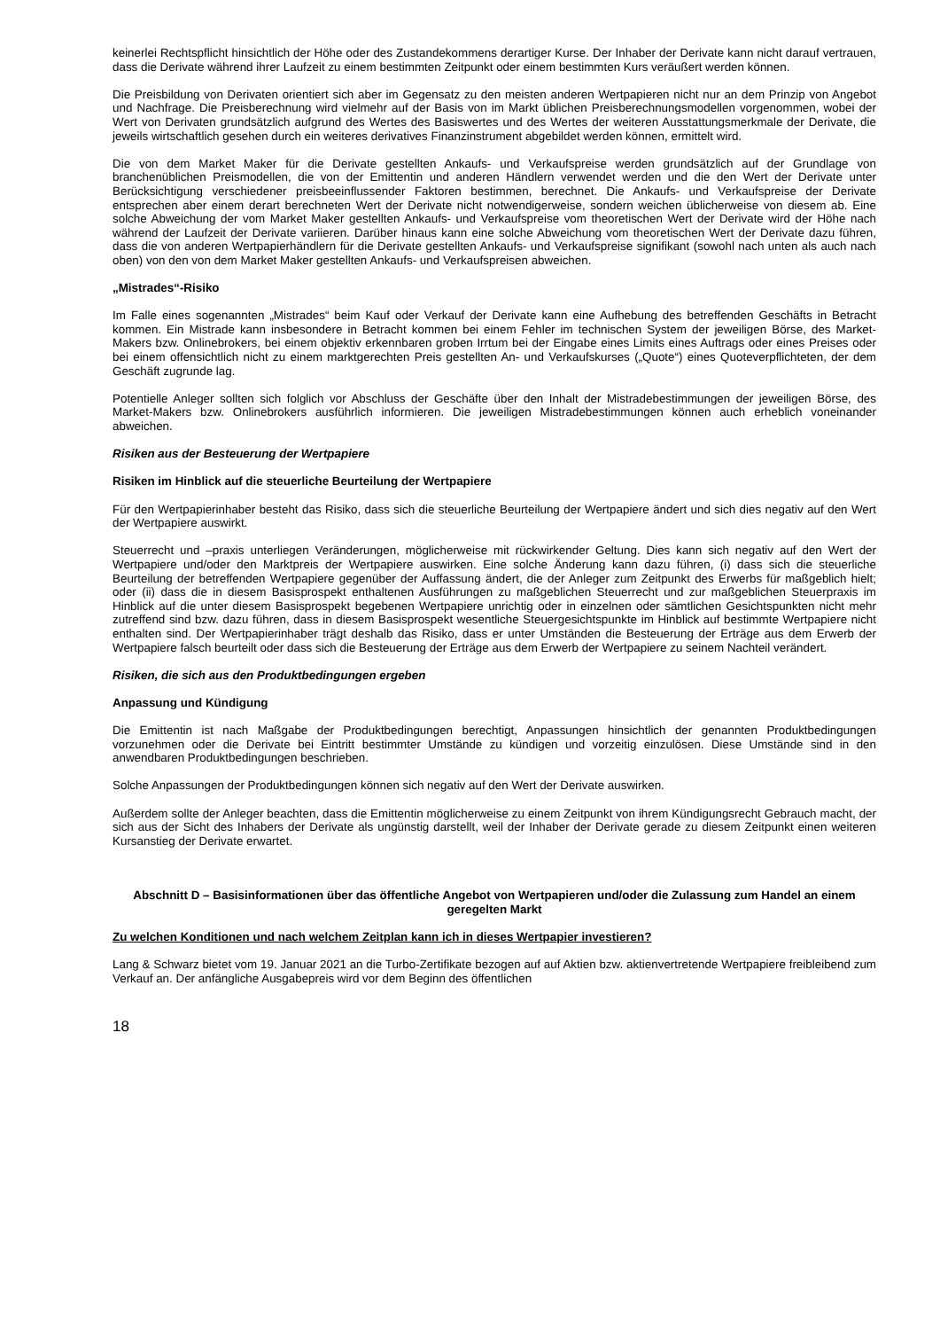keinerlei Rechtspflicht hinsichtlich der Höhe oder des Zustandekommens derartiger Kurse. Der Inhaber der Derivate kann nicht darauf vertrauen, dass die Derivate während ihrer Laufzeit zu einem bestimmten Zeitpunkt oder einem bestimmten Kurs veräußert werden können.
Die Preisbildung von Derivaten orientiert sich aber im Gegensatz zu den meisten anderen Wertpapieren nicht nur an dem Prinzip von Angebot und Nachfrage. Die Preisberechnung wird vielmehr auf der Basis von im Markt üblichen Preisberechnungsmodellen vorgenommen, wobei der Wert von Derivaten grundsätzlich aufgrund des Wertes des Basiswertes und des Wertes der weiteren Ausstattungsmerkmale der Derivate, die jeweils wirtschaftlich gesehen durch ein weiteres derivatives Finanzinstrument abgebildet werden können, ermittelt wird.
Die von dem Market Maker für die Derivate gestellten Ankaufs- und Verkaufspreise werden grundsätzlich auf der Grundlage von branchenüblichen Preismodellen, die von der Emittentin und anderen Händlern verwendet werden und die den Wert der Derivate unter Berücksichtigung verschiedener preisbeeinflussender Faktoren bestimmen, berechnet. Die Ankaufs- und Verkaufspreise der Derivate entsprechen aber einem derart berechneten Wert der Derivate nicht notwendigerweise, sondern weichen üblicherweise von diesem ab. Eine solche Abweichung der vom Market Maker gestellten Ankaufs- und Verkaufspreise vom theoretischen Wert der Derivate wird der Höhe nach während der Laufzeit der Derivate variieren. Darüber hinaus kann eine solche Abweichung vom theoretischen Wert der Derivate dazu führen, dass die von anderen Wertpapierhändlern für die Derivate gestellten Ankaufs- und Verkaufspreise signifikant (sowohl nach unten als auch nach oben) von den von dem Market Maker gestellten Ankaufs- und Verkaufspreisen abweichen.
„Mistrades“-Risiko
Im Falle eines sogenannten „Mistrades“ beim Kauf oder Verkauf der Derivate kann eine Aufhebung des betreffenden Geschäfts in Betracht kommen. Ein Mistrade kann insbesondere in Betracht kommen bei einem Fehler im technischen System der jeweiligen Börse, des Market-Makers bzw. Onlinebrokers, bei einem objektiv erkennbaren groben Irrtum bei der Eingabe eines Limits eines Auftrags oder eines Preises oder bei einem offensichtlich nicht zu einem marktgerechten Preis gestellten An- und Verkaufskurses („Quote“) eines Quoteverpflichteten, der dem Geschäft zugrunde lag.
Potentielle Anleger sollten sich folglich vor Abschluss der Geschäfte über den Inhalt der Mistradebestimmungen der jeweiligen Börse, des Market-Makers bzw. Onlinebrokers ausführlich informieren. Die jeweiligen Mistradebestimmungen können auch erheblich voneinander abweichen.
Risiken aus der Besteuerung der Wertpapiere
Risiken im Hinblick auf die steuerliche Beurteilung der Wertpapiere
Für den Wertpapierinhaber besteht das Risiko, dass sich die steuerliche Beurteilung der Wertpapiere ändert und sich dies negativ auf den Wert der Wertpapiere auswirkt.
Steuerrecht und –praxis unterliegen Veränderungen, möglicherweise mit rückwirkender Geltung. Dies kann sich negativ auf den Wert der Wertpapiere und/oder den Marktpreis der Wertpapiere auswirken. Eine solche Änderung kann dazu führen, (i) dass sich die steuerliche Beurteilung der betreffenden Wertpapiere gegenüber der Auffassung ändert, die der Anleger zum Zeitpunkt des Erwerbs für maßgeblich hielt; oder (ii) dass die in diesem Basisprospekt enthaltenen Ausführungen zu maßgeblichen Steuerrecht und zur maßgeblichen Steuerpraxis im Hinblick auf die unter diesem Basisprospekt begebenen Wertpapiere unrichtig oder in einzelnen oder sämtlichen Gesichtspunkten nicht mehr zutreffend sind bzw. dazu führen, dass in diesem Basisprospekt wesentliche Steuergesichtspunkte im Hinblick auf bestimmte Wertpapiere nicht enthalten sind. Der Wertpapierinhaber trägt deshalb das Risiko, dass er unter Umständen die Besteuerung der Erträge aus dem Erwerb der Wertpapiere falsch beurteilt oder dass sich die Besteuerung der Erträge aus dem Erwerb der Wertpapiere zu seinem Nachteil verändert.
Risiken, die sich aus den Produktbedingungen ergeben
Anpassung und Kündigung
Die Emittentin ist nach Maßgabe der Produktbedingungen berechtigt, Anpassungen hinsichtlich der genannten Produktbedingungen vorzunehmen oder die Derivate bei Eintritt bestimmter Umstände zu kündigen und vorzeitig einzulösen. Diese Umstände sind in den anwendbaren Produktbedingungen beschrieben.
Solche Anpassungen der Produktbedingungen können sich negativ auf den Wert der Derivate auswirken.
Außerdem sollte der Anleger beachten, dass die Emittentin möglicherweise zu einem Zeitpunkt von ihrem Kündigungsrecht Gebrauch macht, der sich aus der Sicht des Inhabers der Derivate als ungünstig darstellt, weil der Inhaber der Derivate gerade zu diesem Zeitpunkt einen weiteren Kursanstieg der Derivate erwartet.
Abschnitt D – Basisinformationen über das öffentliche Angebot von Wertpapieren und/oder die Zulassung zum Handel an einem geregelten Markt
Zu welchen Konditionen und nach welchem Zeitplan kann ich in dieses Wertpapier investieren?
Lang & Schwarz bietet vom 19. Januar 2021 an die Turbo-Zertifikate bezogen auf auf Aktien bzw. aktienvertretende Wertpapiere freibleibend zum Verkauf an. Der anfängliche Ausgabepreis wird vor dem Beginn des öffentlichen
18